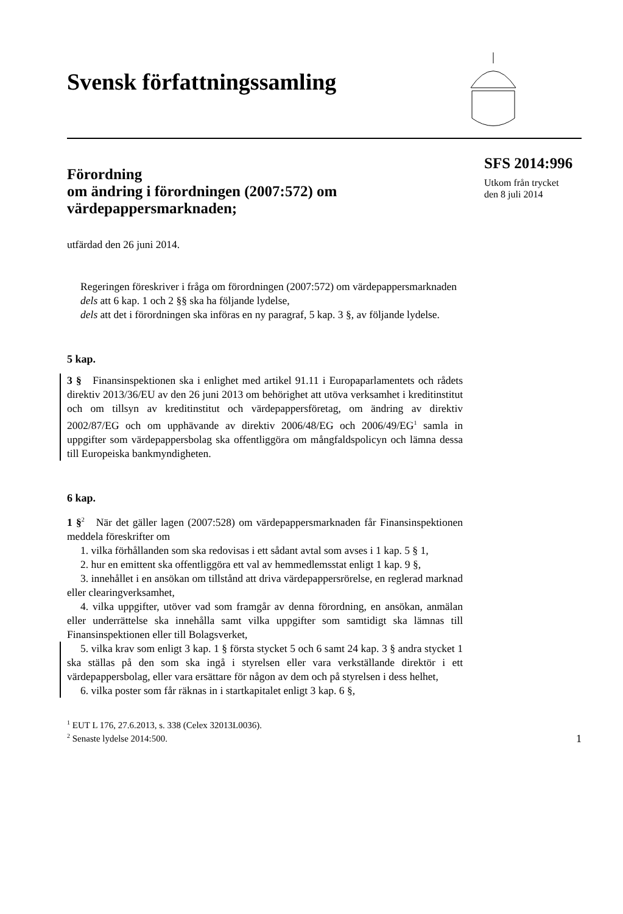Svensk författningssamling
Förordning
om ändring i förordningen (2007:572) om värdepappersmarknaden;
utfärdad den 26 juni 2014.
Regeringen föreskriver i fråga om förordningen (2007:572) om värdepappersmarknaden
dels att 6 kap. 1 och 2 §§ ska ha följande lydelse,
dels att det i förordningen ska införas en ny paragraf, 5 kap. 3 §, av följande lydelse.
5 kap.
3 § Finansinspektionen ska i enlighet med artikel 91.11 i Europaparlamentets och rådets direktiv 2013/36/EU av den 26 juni 2013 om behörighet att utöva verksamhet i kreditinstitut och om tillsyn av kreditinstitut och värdepappersföretag, om ändring av direktiv 2002/87/EG och om upphävande av direktiv 2006/48/EG och 2006/49/EG<sup>1</sup> samla in uppgifter som värdepappersbolag ska offentliggöra om mångfaldspolicyn och lämna dessa till Europeiska bankmyndigheten.
6 kap.
1 §<sup>2</sup> När det gäller lagen (2007:528) om värdepappersmarknaden får Finansinspektionen meddela föreskrifter om
1. vilka förhållanden som ska redovisas i ett sådant avtal som avses i 1 kap. 5 § 1,
2. hur en emittent ska offentliggöra ett val av hemmedlemsstat enligt 1 kap. 9 §,
3. innehållet i en ansökan om tillstånd att driva värdepappersrörelse, en reglerad marknad eller clearingverksamhet,
4. vilka uppgifter, utöver vad som framgår av denna förordning, en ansökan, anmälan eller underrättelse ska innehålla samt vilka uppgifter som samtidigt ska lämnas till Finansinspektionen eller till Bolagsverket,
5. vilka krav som enligt 3 kap. 1 § första stycket 5 och 6 samt 24 kap. 3 § andra stycket 1 ska ställas på den som ska ingå i styrelsen eller vara verkställande direktör i ett värdepappersbolag, eller vara ersättare för någon av dem och på styrelsen i dess helhet,
6. vilka poster som får räknas in i startkapitalet enligt 3 kap. 6 §,
SFS 2014:996
Utkom från trycket
den 8 juli 2014
<sup>1</sup> EUT L 176, 27.6.2013, s. 338 (Celex 32013L0036).
<sup>2</sup> Senaste lydelse 2014:500.
1